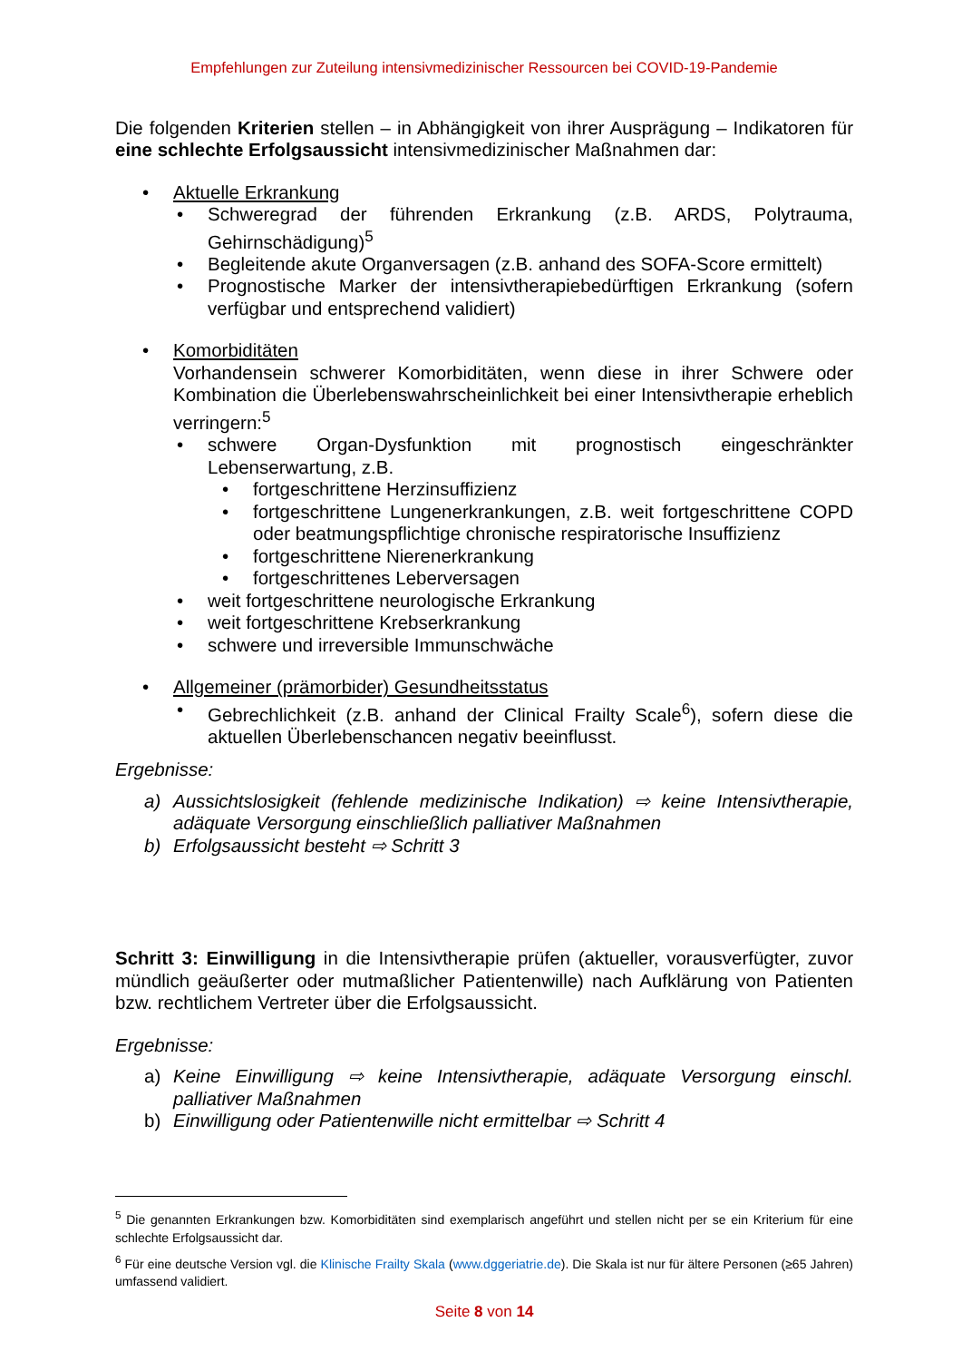Empfehlungen zur Zuteilung intensivmedizinischer Ressourcen bei COVID-19-Pandemie
Die folgenden Kriterien stellen – in Abhängigkeit von ihrer Ausprägung – Indikatoren für eine schlechte Erfolgsaussicht intensivmedizinischer Maßnahmen dar:
Aktuelle Erkrankung
Schweregrad der führenden Erkrankung (z.B. ARDS, Polytrauma, Gehirnschädigung)<sup>5</sup>
Begleitende akute Organversagen (z.B. anhand des SOFA-Score ermittelt)
Prognostische Marker der intensivtherapiebedürftigen Erkrankung (sofern verfügbar und entsprechend validiert)
Komorbiditäten
Vorhandensein schwerer Komorbiditäten, wenn diese in ihrer Schwere oder Kombination die Überlebenswahrscheinlichkeit bei einer Intensivtherapie erheblich verringern:<sup>5</sup>
schwere Organ-Dysfunktion mit prognostisch eingeschränkter Lebenserwartung, z.B.
fortgeschrittene Herzinsuffizienz
fortgeschrittene Lungenerkrankungen, z.B. weit fortgeschrittene COPD oder beatmungspflichtige chronische respiratorische Insuffizienz
fortgeschrittene Nierenerkrankung
fortgeschrittenes Leberversagen
weit fortgeschrittene neurologische Erkrankung
weit fortgeschrittene Krebserkrankung
schwere und irreversible Immunschwäche
Allgemeiner (prämorbider) Gesundheitsstatus
Gebrechlichkeit (z.B. anhand der Clinical Frailty Scale<sup>6</sup>), sofern diese die aktuellen Überlebenschancen negativ beeinflusst.
Ergebnisse:
a) Aussichtslosigkeit (fehlende medizinische Indikation) ⇨ keine Intensivtherapie, adäquate Versorgung einschließlich palliativer Maßnahmen
b) Erfolgsaussicht besteht ⇨ Schritt 3
Schritt 3: Einwilligung in die Intensivtherapie prüfen (aktueller, vorausverfügter, zuvor mündlich geäußerter oder mutmaßlicher Patientenwille) nach Aufklärung von Patienten bzw. rechtlichem Vertreter über die Erfolgsaussicht.
Ergebnisse:
a) Keine Einwilligung ⇨ keine Intensivtherapie, adäquate Versorgung einschl. palliativer Maßnahmen
b) Einwilligung oder Patientenwille nicht ermittelbar ⇨ Schritt 4
<sup>5</sup> Die genannten Erkrankungen bzw. Komorbiditäten sind exemplarisch angeführt und stellen nicht per se ein Kriterium für eine schlechte Erfolgsaussicht dar.
<sup>6</sup> Für eine deutsche Version vgl. die Klinische Frailty Skala (www.dggeriatrie.de). Die Skala ist nur für ältere Personen (≥65 Jahren) umfassend validiert.
Seite 8 von 14